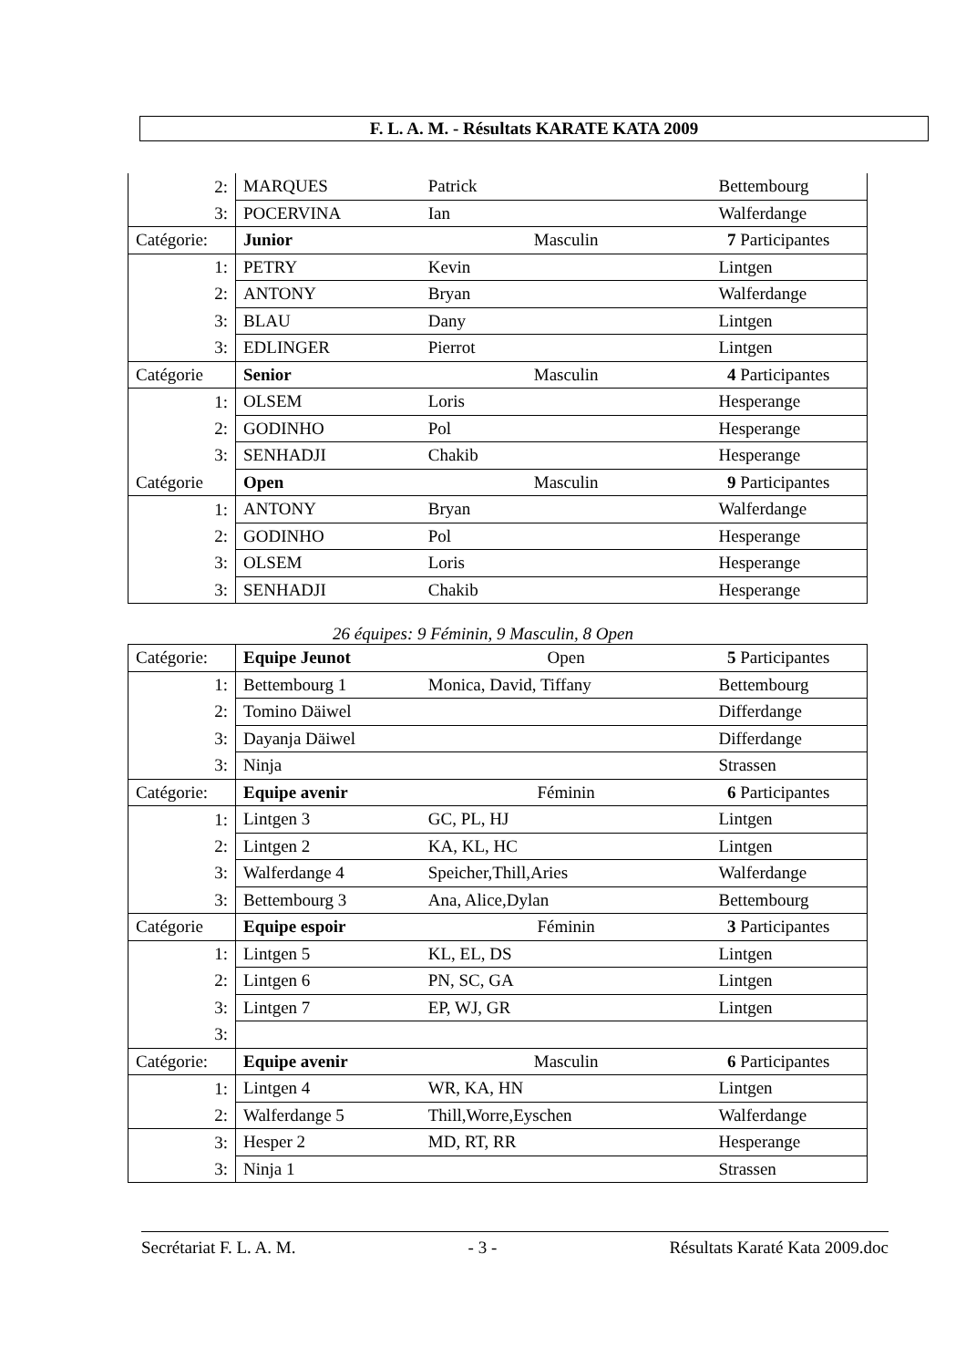F. L. A. M. - Résultats KARATE KATA 2009
| 2: | MARQUES | Patrick | Bettembourg |
| 3: | POCERVINA | Ian | Walferdange |
| Catégorie: | Junior | Masculin | 7 Participantes |
| 1: | PETRY | Kevin | Lintgen |
| 2: | ANTONY | Bryan | Walferdange |
| 3: | BLAU | Dany | Lintgen |
| 3: | EDLINGER | Pierrot | Lintgen |
| Catégorie | Senior | Masculin | 4 Participantes |
| 1: | OLSEM | Loris | Hesperange |
| 2: | GODINHO | Pol | Hesperange |
| 3: | SENHADJI | Chakib | Hesperange |
| Catégorie | Open | Masculin | 9 Participantes |
| 1: | ANTONY | Bryan | Walferdange |
| 2: | GODINHO | Pol | Hesperange |
| 3: | OLSEM | Loris | Hesperange |
| 3: | SENHADJI | Chakib | Hesperange |
26 équipes: 9 Féminin, 9 Masculin, 8 Open
| Catégorie: | Equipe Jeunot | Open | 5 Participantes |
| 1: | Bettembourg 1 | Monica, David, Tiffany | Bettembourg |
| 2: | Tomino Däiwel | | Differdange |
| 3: | Dayanja Däiwel | | Differdange |
| 3: | Ninja | | Strassen |
| Catégorie: | Equipe avenir | Féminin | 6 Participantes |
| 1: | Lintgen 3 | GC, PL, HJ | Lintgen |
| 2: | Lintgen 2 | KA, KL, HC | Lintgen |
| 3: | Walferdange 4 | Speicher,Thill,Aries | Walferdange |
| 3: | Bettembourg 3 | Ana, Alice,Dylan | Bettembourg |
| Catégorie | Equipe espoir | Féminin | 3 Participantes |
| 1: | Lintgen 5 | KL, EL, DS | Lintgen |
| 2: | Lintgen 6 | PN, SC, GA | Lintgen |
| 3: | Lintgen 7 | EP, WJ, GR | Lintgen |
| 3: | | | |
| Catégorie: | Equipe avenir | Masculin | 6 Participantes |
| 1: | Lintgen 4 | WR, KA, HN | Lintgen |
| 2: | Walferdange 5 | Thill,Worre,Eyschen | Walferdange |
| 3: | Hesper 2 | MD, RT, RR | Hesperange |
| 3: | Ninja 1 | | Strassen |
Secrétariat F. L. A. M. - 3 - Résultats Karaté Kata 2009.doc